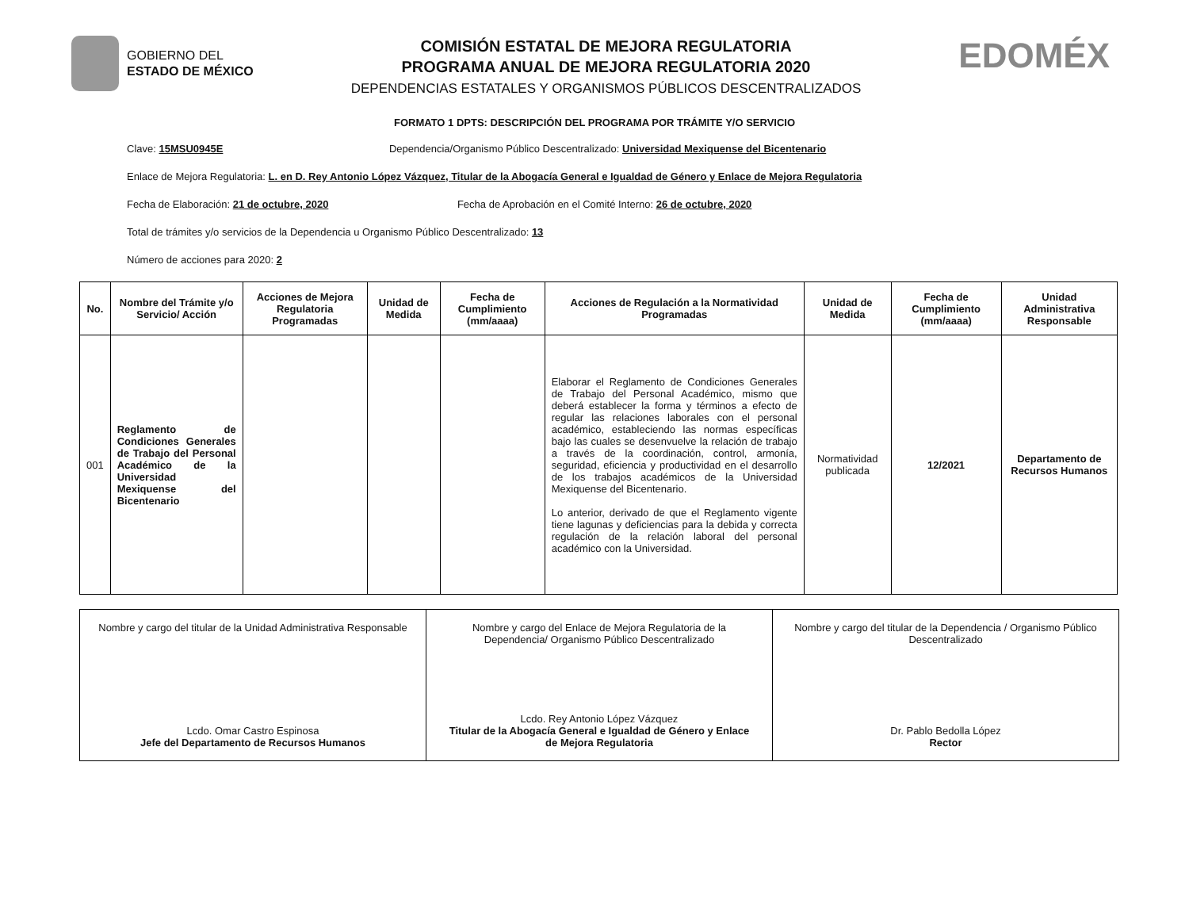GOBIERNO DEL
ESTADO DE MÉXICO
COMISIÓN ESTATAL DE MEJORA REGULATORIA
PROGRAMA ANUAL DE MEJORA REGULATORIA 2020
DEPENDENCIAS ESTATALES Y ORGANISMOS PÚBLICOS DESCENTRALIZADOS
EDOMÉX
FORMATO 1 DPTS: DESCRIPCIÓN DEL PROGRAMA POR TRÁMITE Y/O SERVICIO
Clave: 15MSU0945E Dependencia/Organismo Público Descentralizado: Universidad Mexiquense del Bicentenario
Enlace de Mejora Regulatoria: L. en D. Rey Antonio López Vázquez, Titular de la Abogacía General e Igualdad de Género y Enlace de Mejora Regulatoria
Fecha de Elaboración: 21 de octubre, 2020 Fecha de Aprobación en el Comité Interno: 26 de octubre, 2020
Total de trámites y/o servicios de la Dependencia u Organismo Público Descentralizado: 13
Número de acciones para 2020: 2
| No. | Nombre del Trámite y/o Servicio/ Acción | Acciones de Mejora Regulatoria Programadas | Unidad de Medida | Fecha de Cumplimiento (mm/aaaa) | Acciones de Regulación a la Normatividad Programadas | Unidad de Medida | Fecha de Cumplimiento (mm/aaaa) | Unidad Administrativa Responsable |
| --- | --- | --- | --- | --- | --- | --- | --- | --- |
| 001 | Reglamento de Condiciones Generales de Trabajo del Personal Académico de la Universidad Mexiquense del Bicentenario | | | | Elaborar el Reglamento de Condiciones Generales de Trabajo del Personal Académico, mismo que deberá establecer la forma y términos a efecto de regular las relaciones laborales con el personal académico, estableciendo las normas específicas bajo las cuales se desenvuelve la relación de trabajo a través de la coordinación, control, armonía, seguridad, eficiencia y productividad en el desarrollo de los trabajos académicos de la Universidad Mexiquense del Bicentenario. Lo anterior, derivado de que el Reglamento vigente tiene lagunas y deficiencias para la debida y correcta regulación de la relación laboral del personal académico con la Universidad. | Normatividad publicada | 12/2021 | Departamento de Recursos Humanos |
Nombre y cargo del titular de la Unidad Administrativa Responsable
Lcdo. Omar Castro Espinosa
Jefe del Departamento de Recursos Humanos
Nombre y cargo del Enlace de Mejora Regulatoria de la Dependencia/ Organismo Público Descentralizado
Lcdo. Rey Antonio López Vázquez
Titular de la Abogacía General e Igualdad de Género y Enlace de Mejora Regulatoria
Nombre y cargo del titular de la Dependencia / Organismo Público Descentralizado
Dr. Pablo Bedolla López
Rector